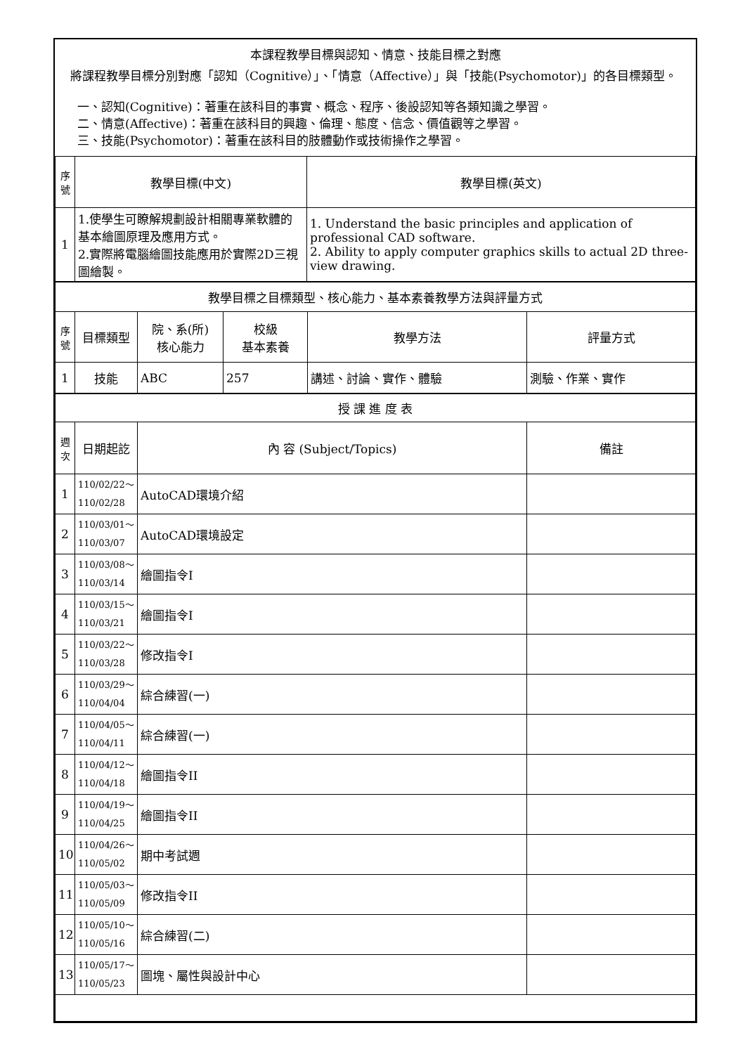本課程教學目標與認知、情意、技能目標之對應
將課程教學目標分別對應「認知（Cognitive）」、「情意（Affective）」與「技能(Psychomotor)」的各目標類型。
一、認知(Cognitive)：著重在該科目的事實、概念、程序、後設認知等各類知識之學習。
二、情意(Affective)：著重在該科目的興趣、倫理、態度、信念、價值觀等之學習。
三、技能(Psychomotor)：著重在該科目的肢體動作或技術操作之學習。
| 序號 | 教學目標(中文) | 教學目標(英文) |
| --- | --- | --- |
| 1 | 1.使學生可瞭解規劃設計相關專業軟體的基本繪圖原理及應用方式。 2.實際將電腦繪圖技能應用於實際2D三視圖繪製。 | 1. Understand the basic principles and application of professional CAD software. 2. Ability to apply computer graphics skills to actual 2D three-view drawing. |
| 教學目標之目標類型、核心能力、基本素養教學方法與評量方式 | | | | | |
| 序號 | 目標類型 | 院、系(所) 核心能力 | 校級 基本素養 | 教學方法 | 評量方式 |
| 1 | 技能 | ABC | 257 | 講述、討論、實作、體驗 | 測驗、作業、實作 |
| 授 課 進 度 表 | | | |
| 週次 | 日期起訖 | 內 容 (Subject/Topics) | 備註 |
| 1 | 110/02/22～ 110/02/28 | AutoCAD環境介紹 | |
| 2 | 110/03/01～ 110/03/07 | AutoCAD環境設定 | |
| 3 | 110/03/08～ 110/03/14 | 繪圖指令I | |
| 4 | 110/03/15～ 110/03/21 | 繪圖指令I | |
| 5 | 110/03/22～ 110/03/28 | 修改指令I | |
| 6 | 110/03/29～ 110/04/04 | 綜合練習(一) | |
| 7 | 110/04/05～ 110/04/11 | 綜合練習(一) | |
| 8 | 110/04/12～ 110/04/18 | 繪圖指令II | |
| 9 | 110/04/19～ 110/04/25 | 繪圖指令II | |
| 10 | 110/04/26～ 110/05/02 | 期中考試週 | |
| 11 | 110/05/03～ 110/05/09 | 修改指令II | |
| 12 | 110/05/10～ 110/05/16 | 綜合練習(二) | |
| 13 | 110/05/17～ 110/05/23 | 圖塊、屬性與設計中心 | |